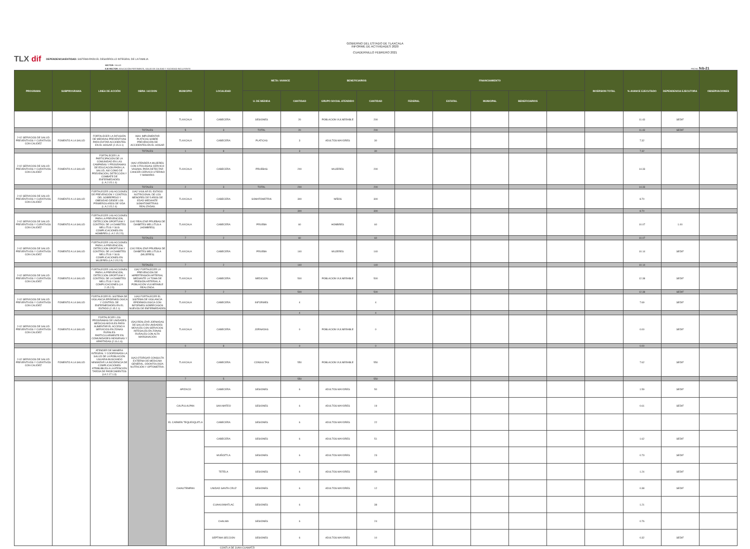GOBIERNO DEL ESTADO DE TLAXCALA
INFORME DE ACTIVIDADES 2020
CUADERNILLO FEBRERO 2021
TLX dif DEPENDENCIA/ENTIDAD: SISTEMA PARA EL DESARROLLO INTEGRAL DE LA FAMILIA
SECTOR: SALUD
EJE RECTOR: EDUCACIÓN PERTINENTE, SALUD DE CALIDAD Y SOCIEDAD INCLUYENTE FECHA: feb-21
| PROGRAMA | SUBPROGRAMA | LINEA DE ACCIÓN | OBRA / ACCION | MUNICIPIO | LOCALIDAD | META / AVANCE | | BENEFICIARIOS | | FINANCIAMIENTO | | | | | INVERSION TOTAL | % AVANCE EJECUTADO | DEPENDENCIA EJECUTORA | OBSERVACIONES |
| --- | --- | --- | --- | --- | --- | --- | --- | --- | --- | --- | --- | --- | --- | --- | --- | --- | --- | --- |
| | | | | | | U. DE MEDIDA | CANTIDAD | GRUPO SOCIAL ATENDIDO | CANTIDAD | FEDERAL | ESTATAL | MUNICIPAL | BENEFICIARIOS | | | | | |
| | | | | TLAXCALA | CABECERA | SESIONES | 20 | POBLACION VULNERABLE | 200 | | | | | | | 11.43 | SEDIF | |
| | | | TOTALES | 5 | 3 | TOTAL | 20 | | 200 | | | | | | | 11.43 | SEDIF | |
| 2-02 SERVICIOS DE SALUD PREVENTIVOS Y CURATIVOS CON CALIDEZ | FOMENTO A LA SALUD | FORTALECER LA DIFUSIÓN DE MEDIDAS PREVENTIVAS PARA EVITAR ACCIDENTES EN EL HOGAR (2.15.3.1) | 08A1 IMPLEMENTAR PLATICAS SOBRE PREVENCIÓN DE ACCIDENTES EN EL HOGAR | TLAXCALA | CABECERA | PLATICAS | 3 | ADULTOS MAYORES | 30 | | | | | | | 7.32 | | |
| | | | TOTALES | 1 | 8 | | 3 | | 30 | | | | | | | 7.32 | | |
| 2-02 SERVICIOS DE SALUD PREVENTIVOS Y CURATIVOS CON CALIDEZ | FOMENTO A LA SALUD | FORTALECER LA PARTICIPACIÓN DE LA COMUNIDAD EN LAS CAMPAÑAS Y PROGRAMAS DE EDUCACIÓN PARA LA SALUD, ASÍ COMO DE PREVENCIÓN, DETECCIÓN Y COMBATE DE ENFERMEDADES (L.A.2.15.1.4) | 09A2 ATENDER A MUJERES CON CITOLOGIAS CERVICO VAGINAL PARA DETECTAR CANCER CERVICO UTERINO Y MAMARIO. | TLAXCALA | CABECERA | PRUEBAS | 200 | MUJERES | 200 | | | | | | | 14.33 | | |
| | | | TOTALES | 2 | 3 | TOTAL | 200 | | 200 | | | | | | | 14.33 | | |
| 2-02 SERVICIOS DE SALUD PREVENTIVOS Y CURATIVOS CON CALIDEZ | FOMENTO A LA SALUD | FORTALECER LAS ACCIONES DE PREVENCIÓN Y CONTROL DEL SOBREPESO Y OBESIDAD DESDE LOS PRIMEROS AÑOS DE VIDA (L.A.2.15.2.4) | 10A2 VIGILAR EL ESTADO NUTRICIONAL DE LOS MENORES DE 5 AÑOS DE EDAD MEDIANTE SOMATOMETRIAS REALIZADAS. | TLAXCALA | CABECERA | SOMATOMETRIA | 300 | NIÑOS | 300 | | | | | | | 8.70 | | |
| | | | | 2 | 2 | | 300 | | 300 | | | | | | | 8.70 | | |
| 2-02 SERVICIOS DE SALUD PREVENTIVOS Y CURATIVOS CON CALIDEZ | FOMENTO A LA SALUD | FORTALECER LAS ACCIONES PARA LA PREVENCIÓN, DETECCIÓN OPORTUNA Y CONTROL DE LA DIABETES MELLITUS Y SUS COMPLICACIONES EN HOMBRES (L.A 2.15.2.5) | 11A2 REALIZAR PRUEBAS DE DIABETES MELLITUS A (HOMBRES) | TLAXCALA | CABECERA | PRUEBA | 60 | HOMBRES | 60 | | | | | | | 10.07 | 1.00 | |
| | | | TOTALES | 7 | 2 | | 60 | | 60 | | | | | | | 10.07 | | |
| 2-02 SERVICIOS DE SALUD PREVENTIVOS Y CURATIVOS CON CALIDEZ | FOMENTO A LA SALUD | FORTALECER LAS ACCIONES PARA LA PREVENCIÓN, DETECCIÓN OPORTUNA Y CONTROL DE LA DIABETES MELLITUS Y SUS COMPLICACIONES EN MUJERES (LA 2.15.2.5) | 12A2 REALIZAR PRUEBAS DE DIABETES MELLITUS A (MUJERES) | TLAXCALA | CABECERA | PRUEBA | 140 | MUJERES | 140 | | | | | | | 10.14 | SEDIF | |
| | | | TOTALES | 7 | 2 | | 140 | | 140 | | | | | | | 10.14 | | |
| 2-02 SERVICIOS DE SALUD PREVENTIVOS Y CURATIVOS CON CALIDEZ | FOMENTO A LA SALUD | FORTALECER LAS ACCIONES PARA LA PREVENCIÓN, DETECCIÓN OPORTUNA Y CONTROL DE LA DIABETES MELLITUS Y SUS COMPLICACIONES (LA 2.15.2.5) | 13A2 FORTALECER LA PREVENCIÓN DE HIPERTENSIÓN ARTERIAL MEDIANTE LA TOMA DE PRESIÓN ARTERIAL A POBLACIÓN VULNERABLE REALIZADA. | TLAXCALA | CABECERA | MEDICION | 500 | POBLACION VULNERABLE | 500 | | | | | | | 12.38 | SEDIF | |
| | | | | 7 | 2 | | 500 | | 500 | | | | | | | 12.38 | SEDIF | |
| 2-02 SERVICIOS DE SALUD PREVENTIVOS Y CURATIVOS CON CALIDEZ | FOMENTO A LA SALUD | FORTALECER EL SISTEMA DE VIGILANCIA EPIDEMIOLOGICA Y CONTROL DE ENFERMEDADES EN EL ESTADO (2.15.2.1) | 14A3 FORTALECER EL SISTEMA DE VIGILANCIA EPIDEMIOLOGICA CON INFORMES SOBRECASOS NUEVOS DE ENFERMEDADES | TLAXCALA | CABECERA | INFORMES | 4 | | 4 | | | | | | | 7.69 | SEDIF | |
| | | | | | | | 4 | | 4 | | | | | | | | | |
| 2-02 SERVICIOS DE SALUD PREVENTIVOS Y CURATIVOS CON CALIDEZ | FOMENTO A LA SALUD | FORTALECER LOS PROGRAMAS DE UNIDADES MÉDICAS MOVILES PARA AUMENTAR EL ACCESO A SERVICIOS EN ZONAS RURALES PARTICULARMENTE EN COMUNIDADES INDÍGENAS Y APARTADAS (2.16.1.6) | 15A3 REALIZAR JORNADAS DE SALUD EN UNIDADES MOVILES CON SERVICIOS INTEGALES EN ZONAS RURALES CON ALTA MARGINACIÓN | TLAXCALA | CABECERA | JORNADAS | 0 | POBLACION VULNERABLE | 0 | | | | | | | 0.00 | SEDIF | |
| | | | | 0 | 8 | | 0 | | 0 | | | | | | | 0.00 | | |
| 2-02 SERVICIOS DE SALUD PREVENTIVOS Y CURATIVOS CON CALIDEZ | FOMENTO A LA SALUD | ATENDER DE MANERA INTEGRAL Y COORDINADA LA SALUD DE LA POBLACIÓN USUARIA BUSCANDO MINIMIZAR LA INCIDENCIA DE COMPLICACIONES ATRIBUIBLES A LA ATENCIÓN TARDÍA DE PADECIMIENTOS (LA 2.17.1.3) | 16A3 OTORGAR CONSULTA EXTERNA DE MEDICINA GENERAL, ODONTOLOGÍA NUTRICIÓN Y OPTOMETRIA. | TLAXCALA | CABECERA | CONSULTAS | 550 | POBLACION VULNERABLE | 550 | | | | | | | 7.62 | SEDIF | |
| | | | | 7 | 5 | | 550 | | 550 | | | | | | | | | |
| | | | | APIZACO | CABECERA | SESIONES | 6 | ADULTOS MAYORES | 50 | | | | | | | 1.59 | SEDIF | |
| | | | | CALPULALPAN | SAN MATEO | SESIONES | 6 | ADULTOS MAYORES | 19 | | | | | | | 0.61 | SEDIF | |
| | | | | EL CARMEN TEQUEXQUITLA | CABECERA | SESIONES | 6 | ADULTOS MAYORES | 22 | | | | | | | | | |
| | | | | CHIAUTEMPAN | CABECERA | SESIONES | 6 | ADULTOS MAYORES | 51 | | | | | | | 1.62 | SEDIF | |
| | | | | | MUÑOZTLA | SESIONES | 6 | ADULTOS MAYORES | 23 | | | | | | | 0.73 | SEDIF | |
| | | | | | TETELA | SESIONES | 6 | ADULTOS MAYORES | 39 | | | | | | | 1.24 | SEDIF | |
| | | | | | UNIDAD SANTA CRUZ | SESIONES | 6 | ADULTOS MAYORES | 12 | | | | | | | 0.38 | SEDIF | |
| | | | | | CUAHUIXMATLAC | SESIONES | 6 | | 38 | | | | | | | 1.21 | | |
| | | | | | CHALMA | SESIONES | 6 | | 24 | | | | | | | 0.76 | | |
| | | | | | SEPTIMA SECCION | SESIONES | 6 | ADULTOS MAYORES | 10 | | | | | | | 0.32 | SEDIF | |
CONTLA DE JUAN CUAMATZI